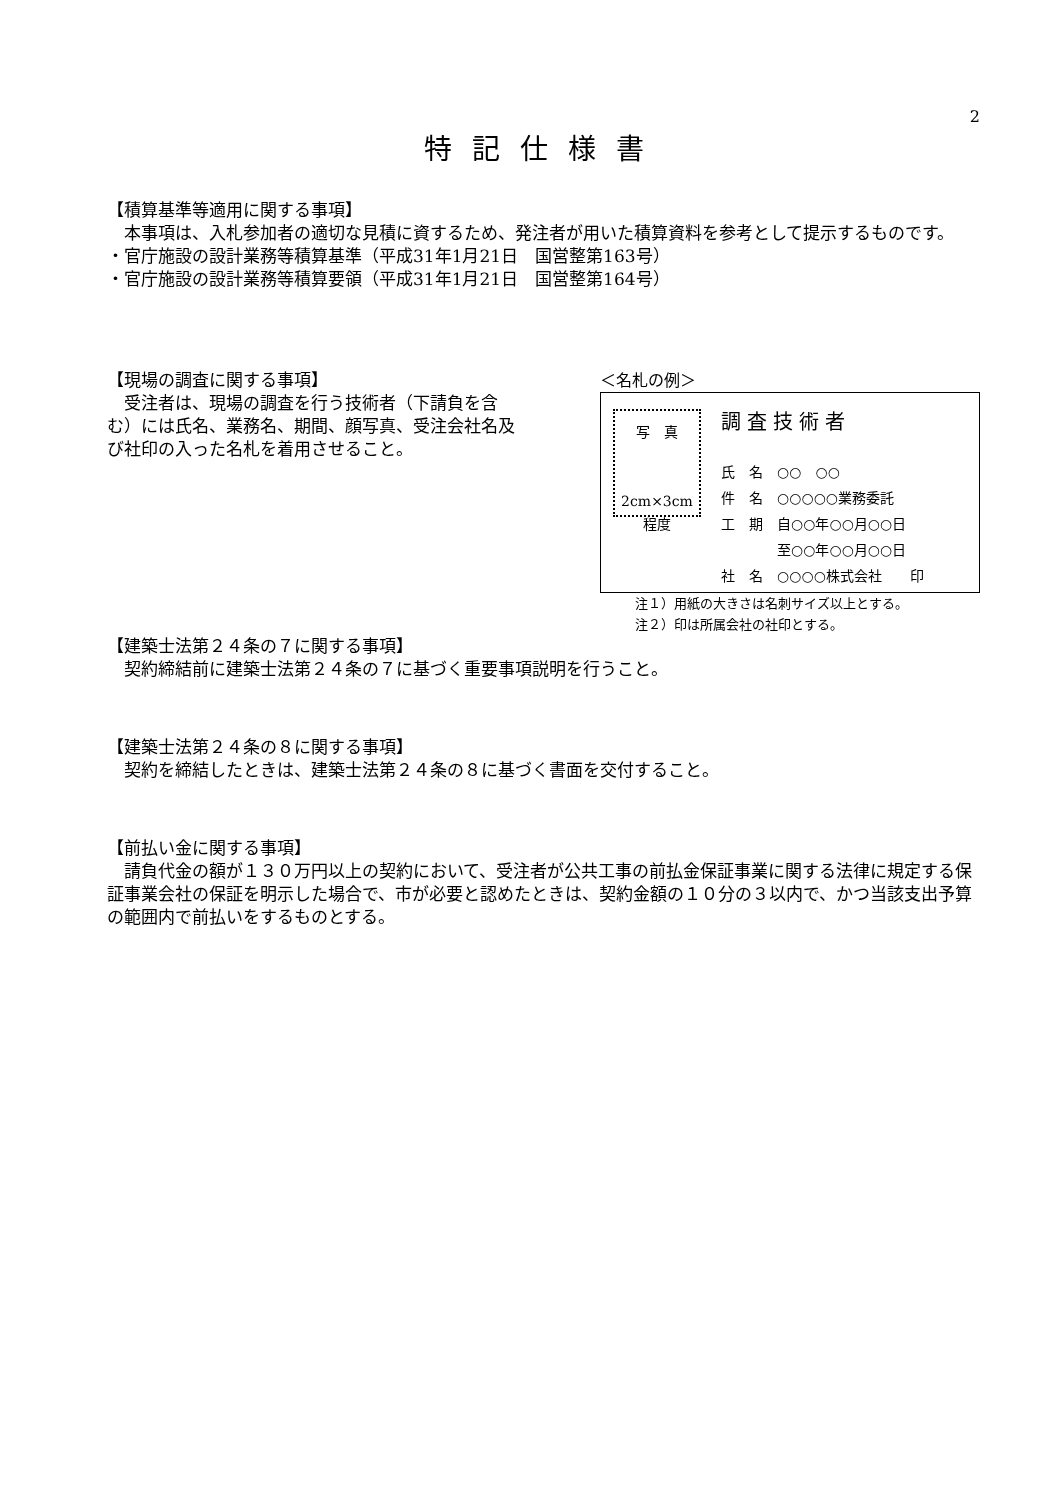2
特記仕様書
【積算基準等適用に関する事項】
本事項は、入札参加者の適切な見積に資するため、発注者が用いた積算資料を参考として提示するものです。
・官庁施設の設計業務等積算基準（平成31年1月21日　国営整第163号）
・官庁施設の設計業務等積算要領（平成31年1月21日　国営整第164号）
【現場の調査に関する事項】
受注者は、現場の調査を行う技術者（下請負を含む）には氏名、業務名、期間、顔写真、受注会社名及び社印の入った名札を着用させること。
＜名札の例＞
写　真
2cm×3cm
程度
調査技術者
氏　名　○○　○○
件　名　○○○○○業務委託
工　期　自○○年○○月○○日
　　　　至○○年○○月○○日
社　名　○○○○株式会社　　印
注１）用紙の大きさは名刺サイズ以上とする。
注２）印は所属会社の社印とする。
【建築士法第２４条の７に関する事項】
契約締結前に建築士法第２４条の７に基づく重要事項説明を行うこと。
【建築士法第２４条の８に関する事項】
契約を締結したときは、建築士法第２４条の８に基づく書面を交付すること。
【前払い金に関する事項】
請負代金の額が１３０万円以上の契約において、受注者が公共工事の前払金保証事業に関する法律に規定する保証事業会社の保証を明示した場合で、市が必要と認めたときは、契約金額の１０分の３以内で、かつ当該支出予算の範囲内で前払いをするものとする。